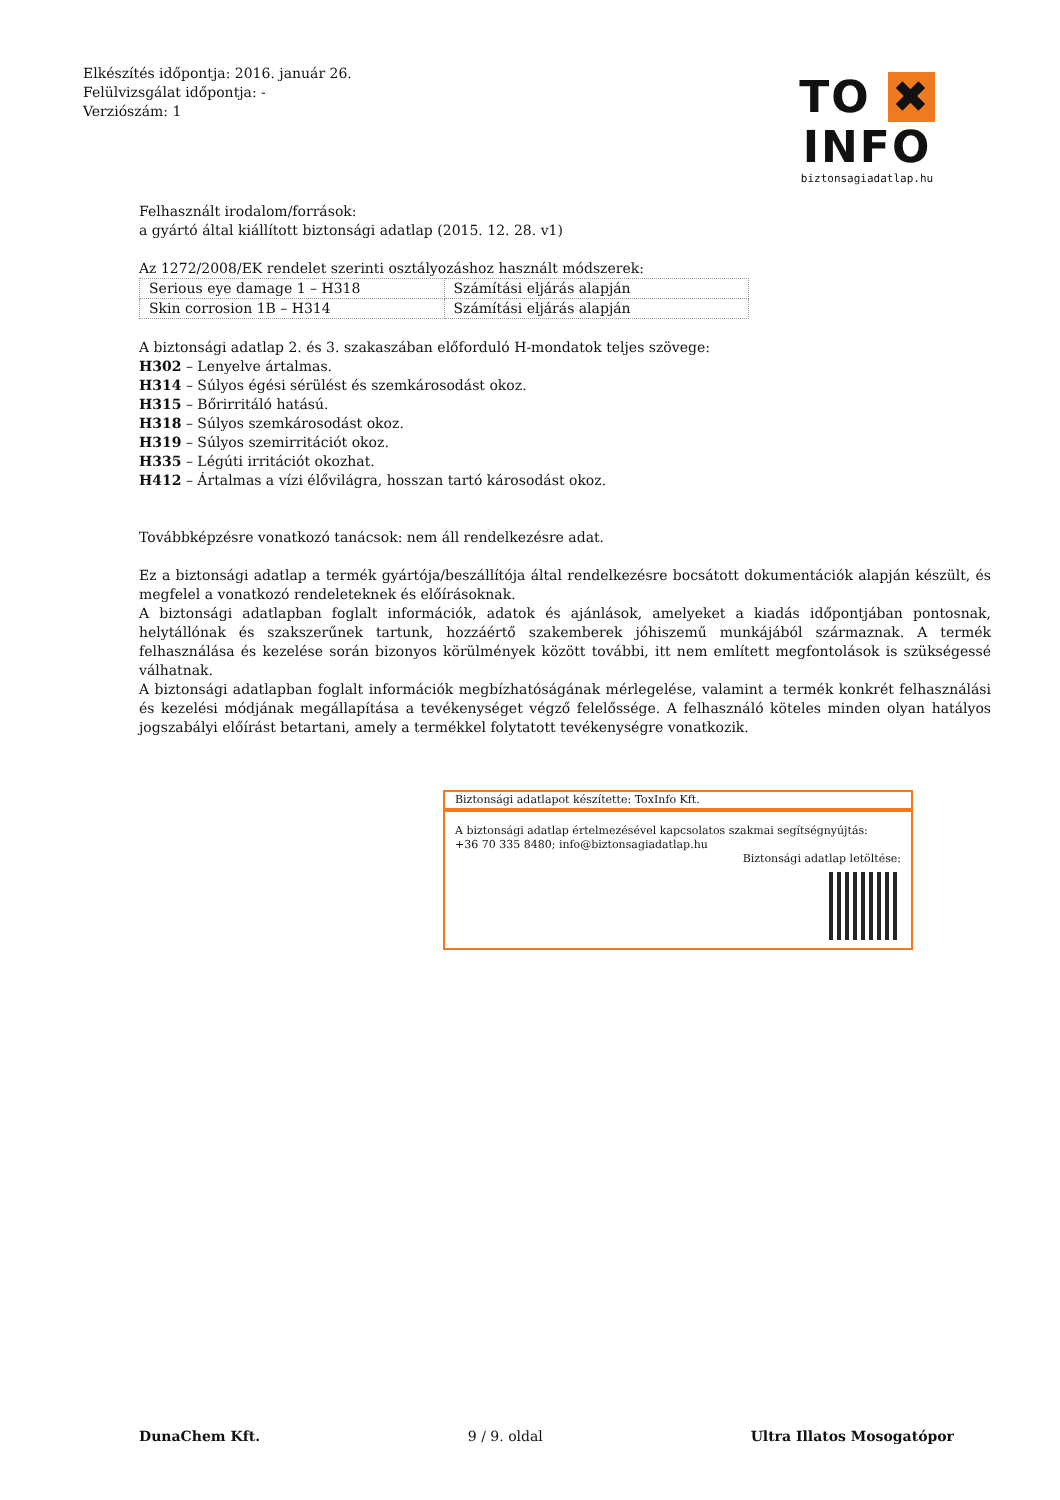Elkészítés időpontja: 2016. január 26.
Felülvizsgálat időpontja: -
Verziószám: 1
TO ✖ INFO
biztonsagiadatlap.hu
Felhasznált irodalom/források:
a gyártó által kiállított biztonsági adatlap (2015. 12. 28. v1)
Az 1272/2008/EK rendelet szerinti osztályozáshoz használt módszerek:
| Serious eye damage 1 – H318 | Számítási eljárás alapján |
| Skin corrosion 1B – H314 | Számítási eljárás alapján |
A biztonsági adatlap 2. és 3. szakaszában előforduló H-mondatok teljes szövege:
H302 – Lenyelve ártalmas.
H314 – Súlyos égési sérülést és szemkárosodást okoz.
H315 – Bőrirritáló hatású.
H318 – Súlyos szemkárosodást okoz.
H319 – Súlyos szemirritációt okoz.
H335 – Légúti irritációt okozhat.
H412 – Ártalmas a vízi élővilágra, hosszan tartó károsodást okoz.
Továbbképzésre vonatkozó tanácsok: nem áll rendelkezésre adat.
Ez a biztonsági adatlap a termék gyártója/beszállítója által rendelkezésre bocsátott dokumentációk alapján készült, és megfelel a vonatkozó rendeleteknek és előírásoknak.
A biztonsági adatlapban foglalt információk, adatok és ajánlások, amelyeket a kiadás időpontjában pontosnak, helytállónak és szakszerűnek tartunk, hozzáértő szakemberek jóhiszemű munkájából származnak. A termék felhasználása és kezelése során bizonyos körülmények között további, itt nem említett megfontolások is szükségessé válhatnak.
A biztonsági adatlapban foglalt információk megbízhatóságának mérlegelése, valamint a termék konkrét felhasználási és kezelési módjának megállapítása a tevékenységet végző felelőssége. A felhasználó köteles minden olyan hatályos jogszabályi előírást betartani, amely a termékkel folytatott tevékenységre vonatkozik.
Biztonsági adatlapot készítette: ToxInfo Kft.
A biztonsági adatlap értelmezésével kapcsolatos szakmai segítségnyújtás:
+36 70 335 8480; info@biztonsagiadatlap.hu
Biztonsági adatlap letöltése:
DunaChem Kft. 9 / 9. oldal Ultra Illatos Mosogatópor